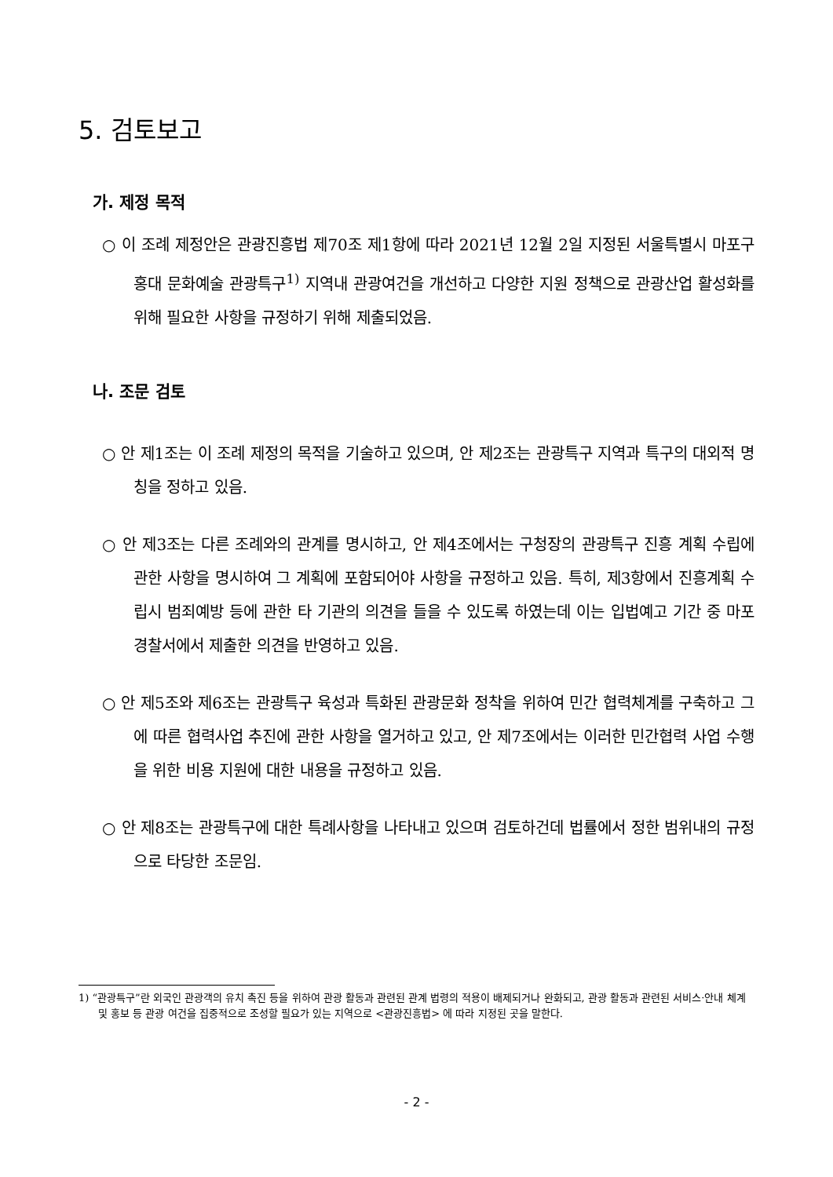5. 검토보고
가. 제정 목적
○ 이 조례 제정안은 관광진흥법 제70조 제1항에 따라 2021년 12월 2일 지정된 서울특별시 마포구 홍대 문화예술 관광특구<sup>1)</sup> 지역내 관광여건을 개선하고 다양한 지원 정책으로 관광산업 활성화를 위해 필요한 사항을 규정하기 위해 제출되었음.
나. 조문 검토
○ 안 제1조는 이 조례 제정의 목적을 기술하고 있으며, 안 제2조는 관광특구 지역과 특구의 대외적 명칭을 정하고 있음.
○ 안 제3조는 다른 조례와의 관계를 명시하고, 안 제4조에서는 구청장의 관광특구 진흥 계획 수립에 관한 사항을 명시하여 그 계획에 포함되어야 사항을 규정하고 있음. 특히, 제3항에서 진흥계획 수립시 범죄예방 등에 관한 타 기관의 의견을 들을 수 있도록 하였는데 이는 입법예고 기간 중 마포경찰서에서 제출한 의견을 반영하고 있음.
○ 안 제5조와 제6조는 관광특구 육성과 특화된 관광문화 정착을 위하여 민간 협력체계를 구축하고 그에 따른 협력사업 추진에 관한 사항을 열거하고 있고, 안 제7조에서는 이러한 민간협력 사업 수행을 위한 비용 지원에 대한 내용을 규정하고 있음.
○ 안 제8조는 관광특구에 대한 특례사항을 나타내고 있으며 검토하건데 법률에서 정한 범위내의 규정으로 타당한 조문임.
1) “관광특구”란 외국인 관광객의 유치 촉진 등을 위하여 관광 활동과 관련된 관계 법령의 적용이 배제되거나 완화되고, 관광 활동과 관련된 서비스·안내 체계 및 홍보 등 관광 여건을 집중적으로 조성할 필요가 있는 지역으로 <관광진흥법> 에 따라 지정된 곳을 말한다.
- 2 -